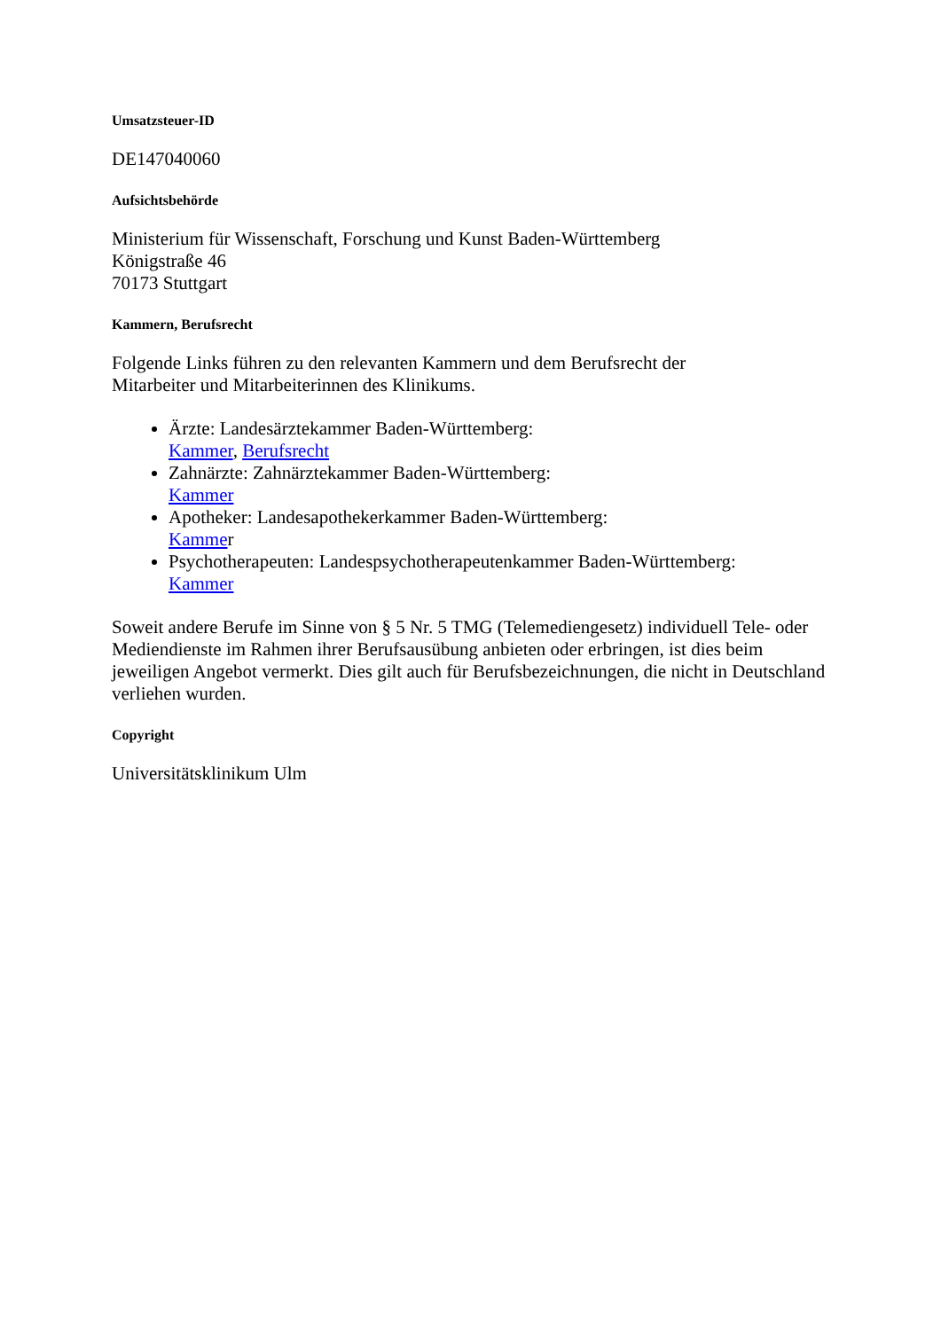Umsatzsteuer-ID
DE147040060
Aufsichtsbehörde
Ministerium für Wissenschaft, Forschung und Kunst Baden-Württemberg
Königstraße 46
70173 Stuttgart
Kammern, Berufsrecht
Folgende Links führen zu den relevanten Kammern und dem Berufsrecht der
Mitarbeiter und Mitarbeiterinnen des Klinikums.
Ärzte: Landesärztekammer Baden-Württemberg:
Kammer, Berufsrecht
Zahnärzte: Zahnärztekammer Baden-Württemberg:
Kammer
Apotheker: Landesapothekerkammer Baden-Württemberg:
Kammer
Psychotherapeuten: Landespsychotherapeutenkammer Baden-Württemberg:
Kammer
Soweit andere Berufe im Sinne von § 5 Nr. 5 TMG (Telemediengesetz) individuell Tele- oder Mediendienste im Rahmen ihrer Berufsausübung anbieten oder erbringen, ist dies beim jeweiligen Angebot vermerkt. Dies gilt auch für Berufsbezeichnungen, die nicht in Deutschland verliehen wurden.
Copyright
Universitätsklinikum Ulm